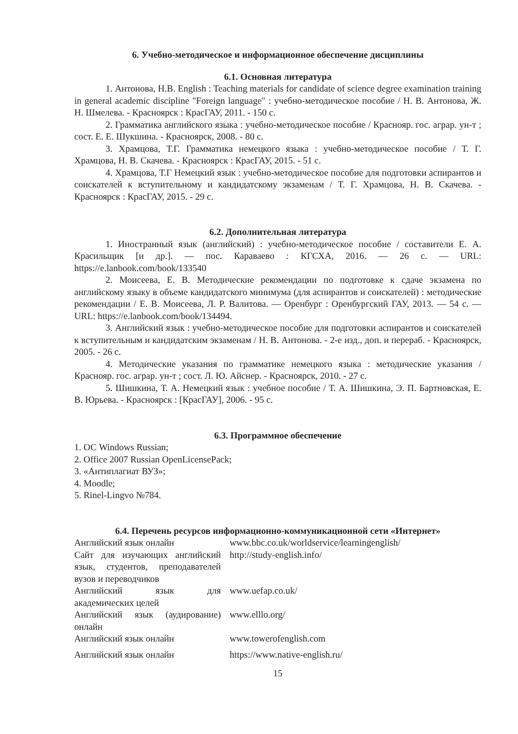6. Учебно-методическое и информационное обеспечение дисциплины
6.1. Основная литература
1. Антонова, Н.В. English : Teaching materials for candidate of science degree examination training in general academic discipline "Foreign language" : учебно-методическое пособие / Н. В. Антонова, Ж. Н. Шмелева. - Красноярск : КрасГАУ, 2011. - 150 с.
2. Грамматика английского языка : учебно-методическое пособие / Краснояр. гос. аграр. ун-т ; сост. Е. Е. Шукшина. - Красноярск, 2008. - 80 с.
3. Храмцова, Т.Г. Грамматика немецкого языка : учебно-методическое пособие / Т. Г. Храмцова, Н. В. Скачева. - Красноярск : КрасГАУ, 2015. - 51 с.
4. Храмцова, Т.Г Немецкий язык : учебно-методическое пособие для подготовки аспирантов и соискателей к вступительному и кандидатскому экзаменам / Т. Г. Храмцова, Н. В. Скачева. - Красноярск : КрасГАУ, 2015. - 29 с.
6.2. Дополнительная литература
1. Иностранный язык (английский) : учебно-методическое пособие / составители Е. А. Красильщик [и др.]. — пос. Караваево : КГСХА, 2016. — 26 с. — URL: https://e.lanbook.com/book/133540
2. Моисеева, Е. В. Методические рекомендации по подготовке к сдаче экзамена по английскому языку в объеме кандидатского минимума (для аспирантов и соискателей) : методические рекомендации / Е. В. Моисеева, Л. Р. Валитова. — Оренбург : Оренбургский ГАУ, 2013. — 54 с. — URL: https://e.lanbook.com/book/134494.
3. Английский язык : учебно-методическое пособие для подготовки аспирантов и соискателей к вступительным и кандидатским экзаменам / Н. В. Антонова. - 2-е изд., доп. и перераб. - Красноярск, 2005. - 26 с.
4. Методические указания по грамматике немецкого языка : методические указания / Краснояр. гос. аграр. ун-т ; сост. Л. Ю. Айснер. - Красноярск, 2010. - 27 с.
5. Шишкина, Т. А. Немецкий язык : учебное пособие / Т. А. Шишкина, Э. П. Бартновская, Е. В. Юрьева. - Красноярск : [КрасГАУ], 2006. - 95 с.
6.3. Программное обеспечение
1. ОС Windows Russian;
2. Office 2007 Russian OpenLicensePack;
3. «Антиплагиат ВУЗ»;
4. Moodle;
5. Rinel-Lingvo №784.
6.4. Перечень ресурсов информационно-коммуникационной сети «Интернет»
| Английский язык онлайн | www.bbc.co.uk/worldservice/learningenglish/ |
| Сайт для изучающих английский язык, студентов, преподавателей вузов и переводчиков | http://study-english.info/ |
| Английский язык для академических целей | www.uefap.co.uk/ |
| Английский язык (аудирование) онлайн | www.elllo.org/ |
| Английский язык онлайн | www.towerofenglish.com |
| Английский язык онлайн | https://www.native-english.ru/ |
15